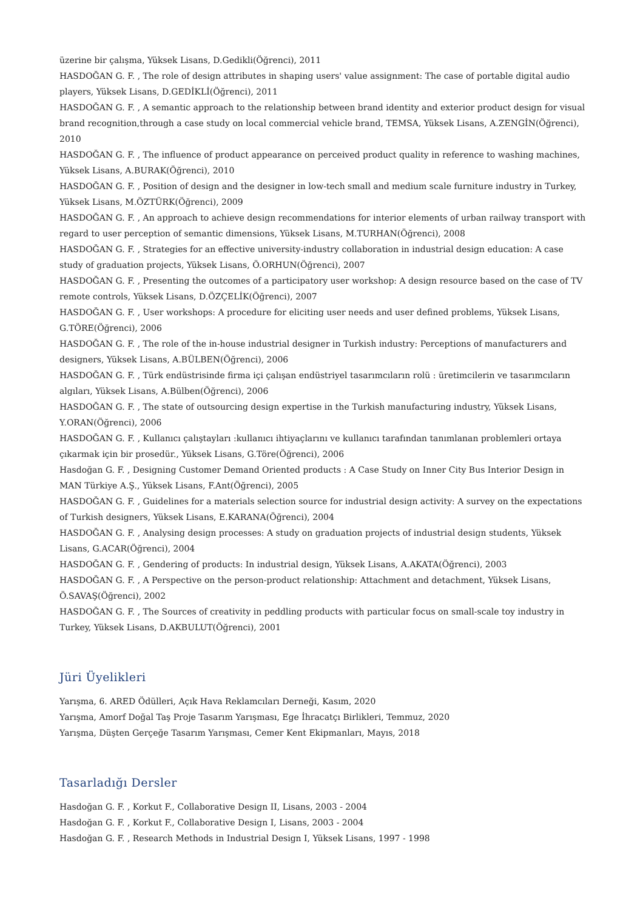üzerine bir çalışma, Yüksek Lisans, D.Gedikli(Öğrenci), 2011
HASDOĞAN G. F. , The role of design attributes in shaping users' value assignment: The case of portable digital audio players, Yüksek Lisans, D.GEDİKLİ(Öğrenci), 2011
HASDOĞAN G. F. , A semantic approach to the relationship between brand identity and exterior product design for visual brand recognition,through a case study on local commercial vehicle brand, TEMSA, Yüksek Lisans, A.ZENGİN(Öğrenci), 2010
HASDOĞAN G. F. , The influence of product appearance on perceived product quality in reference to washing machines, Yüksek Lisans, A.BURAK(Öğrenci), 2010
HASDOĞAN G. F. , Position of design and the designer in low-tech small and medium scale furniture industry in Turkey, Yüksek Lisans, M.ÖZTÜRK(Öğrenci), 2009
HASDOĞAN G. F. , An approach to achieve design recommendations for interior elements of urban railway transport with regard to user perception of semantic dimensions, Yüksek Lisans, M.TURHAN(Öğrenci), 2008
HASDOĞAN G. F. , Strategies for an effective university-industry collaboration in industrial design education: A case study of graduation projects, Yüksek Lisans, Ö.ORHUN(Öğrenci), 2007
HASDOĞAN G. F. , Presenting the outcomes of a participatory user workshop: A design resource based on the case of TV remote controls, Yüksek Lisans, D.ÖZÇELİK(Öğrenci), 2007
HASDOĞAN G. F. , User workshops: A procedure for eliciting user needs and user defined problems, Yüksek Lisans, G.TÖRE(Öğrenci), 2006
HASDOĞAN G. F. , The role of the in-house industrial designer in Turkish industry: Perceptions of manufacturers and designers, Yüksek Lisans, A.BÜLBEN(Öğrenci), 2006
HASDOĞAN G. F. , Türk endüstrisinde firma içi çalışan endüstriyel tasarımcıların rolü : üretimcilerin ve tasarımcıların algıları, Yüksek Lisans, A.Bülben(Öğrenci), 2006
HASDOĞAN G. F. , The state of outsourcing design expertise in the Turkish manufacturing industry, Yüksek Lisans, Y.ORAN(Öğrenci), 2006
HASDOĞAN G. F. , Kullanıcı çalıştayları :kullanıcı ihtiyaçlarını ve kullanıcı tarafından tanımlanan problemleri ortaya çıkarmak için bir prosedür., Yüksek Lisans, G.Töre(Öğrenci), 2006
Hasdoğan G. F. , Designing Customer Demand Oriented products : A Case Study on Inner City Bus Interior Design in MAN Türkiye A.Ş., Yüksek Lisans, F.Ant(Öğrenci), 2005
HASDOĞAN G. F. , Guidelines for a materials selection source for industrial design activity: A survey on the expectations of Turkish designers, Yüksek Lisans, E.KARANA(Öğrenci), 2004
HASDOĞAN G. F. , Analysing design processes: A study on graduation projects of industrial design students, Yüksek Lisans, G.ACAR(Öğrenci), 2004
HASDOĞAN G. F. , Gendering of products: In industrial design, Yüksek Lisans, A.AKATA(Öğrenci), 2003
HASDOĞAN G. F. , A Perspective on the person-product relationship: Attachment and detachment, Yüksek Lisans, Ö.SAVAŞ(Öğrenci), 2002
HASDOĞAN G. F. , The Sources of creativity in peddling products with particular focus on small-scale toy industry in Turkey, Yüksek Lisans, D.AKBULUT(Öğrenci), 2001
Jüri Üyelikleri
Yarışma, 6. ARED Ödülleri, Açık Hava Reklamcıları Derneği, Kasım, 2020
Yarışma, Amorf Doğal Taş Proje Tasarım Yarışması, Ege İhracatçı Birlikleri, Temmuz, 2020
Yarışma, Düşten Gerçeğe Tasarım Yarışması, Cemer Kent Ekipmanları, Mayıs, 2018
Tasarladığı Dersler
Hasdoğan G. F. , Korkut F., Collaborative Design II, Lisans, 2003 - 2004
Hasdoğan G. F. , Korkut F., Collaborative Design I, Lisans, 2003 - 2004
Hasdoğan G. F. , Research Methods in Industrial Design I, Yüksek Lisans, 1997 - 1998